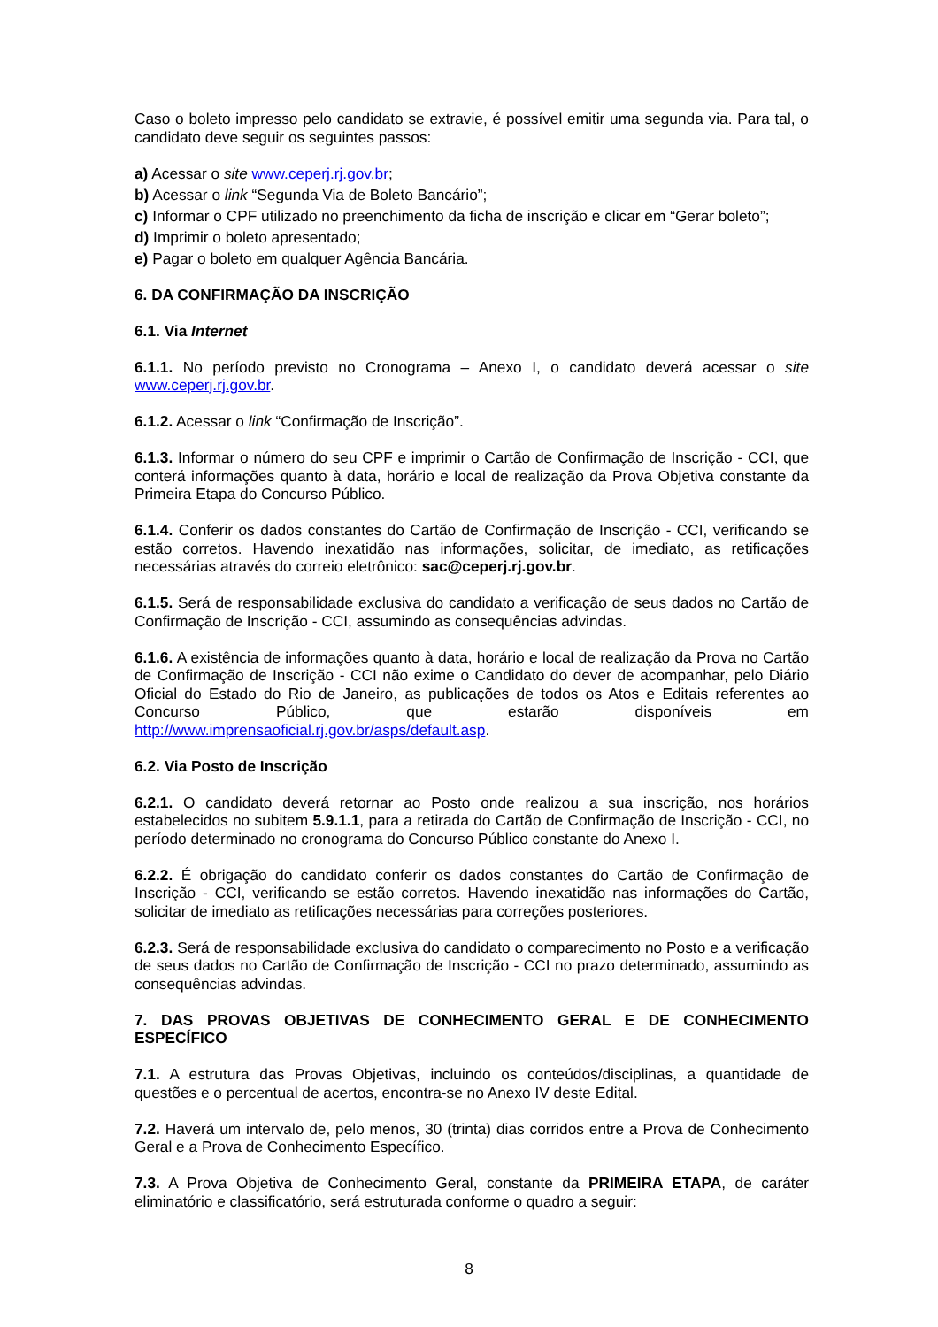Caso o boleto impresso pelo candidato se extravie, é possível emitir uma segunda via. Para tal, o candidato deve seguir os seguintes passos:
a) Acessar o site www.ceperj.rj.gov.br;
b) Acessar o link “Segunda Via de Boleto Bancário”;
c) Informar o CPF utilizado no preenchimento da ficha de inscrição e clicar em “Gerar boleto”;
d) Imprimir o boleto apresentado;
e) Pagar o boleto em qualquer Agência Bancária.
6. DA CONFIRMAÇÃO DA INSCRIÇÃO
6.1. Via Internet
6.1.1. No período previsto no Cronograma – Anexo I, o candidato deverá acessar o site www.ceperj.rj.gov.br.
6.1.2. Acessar o link “Confirmação de Inscrição”.
6.1.3. Informar o número do seu CPF e imprimir o Cartão de Confirmação de Inscrição - CCI, que conterá informações quanto à data, horário e local de realização da Prova Objetiva constante da Primeira Etapa do Concurso Público.
6.1.4. Conferir os dados constantes do Cartão de Confirmação de Inscrição - CCI, verificando se estão corretos. Havendo inexatidão nas informações, solicitar, de imediato, as retificações necessárias através do correio eletrônico: sac@ceperj.rj.gov.br.
6.1.5. Será de responsabilidade exclusiva do candidato a verificação de seus dados no Cartão de Confirmação de Inscrição - CCI, assumindo as consequências advindas.
6.1.6. A existência de informações quanto à data, horário e local de realização da Prova no Cartão de Confirmação de Inscrição - CCI não exime o Candidato do dever de acompanhar, pelo Diário Oficial do Estado do Rio de Janeiro, as publicações de todos os Atos e Editais referentes ao Concurso Público, que estarão disponíveis em http://www.imprensaoficial.rj.gov.br/asps/default.asp.
6.2. Via Posto de Inscrição
6.2.1. O candidato deverá retornar ao Posto onde realizou a sua inscrição, nos horários estabelecidos no subitem 5.9.1.1, para a retirada do Cartão de Confirmação de Inscrição - CCI, no período determinado no cronograma do Concurso Público constante do Anexo I.
6.2.2. É obrigação do candidato conferir os dados constantes do Cartão de Confirmação de Inscrição - CCI, verificando se estão corretos. Havendo inexatidão nas informações do Cartão, solicitar de imediato as retificações necessárias para correções posteriores.
6.2.3. Será de responsabilidade exclusiva do candidato o comparecimento no Posto e a verificação de seus dados no Cartão de Confirmação de Inscrição - CCI no prazo determinado, assumindo as consequências advindas.
7. DAS PROVAS OBJETIVAS DE CONHECIMENTO GERAL E DE CONHECIMENTO ESPECÍFICO
7.1. A estrutura das Provas Objetivas, incluindo os conteúdos/disciplinas, a quantidade de questões e o percentual de acertos, encontra-se no Anexo IV deste Edital.
7.2. Haverá um intervalo de, pelo menos, 30 (trinta) dias corridos entre a Prova de Conhecimento Geral e a Prova de Conhecimento Específico.
7.3. A Prova Objetiva de Conhecimento Geral, constante da PRIMEIRA ETAPA, de caráter eliminatório e classificatório, será estruturada conforme o quadro a seguir:
8